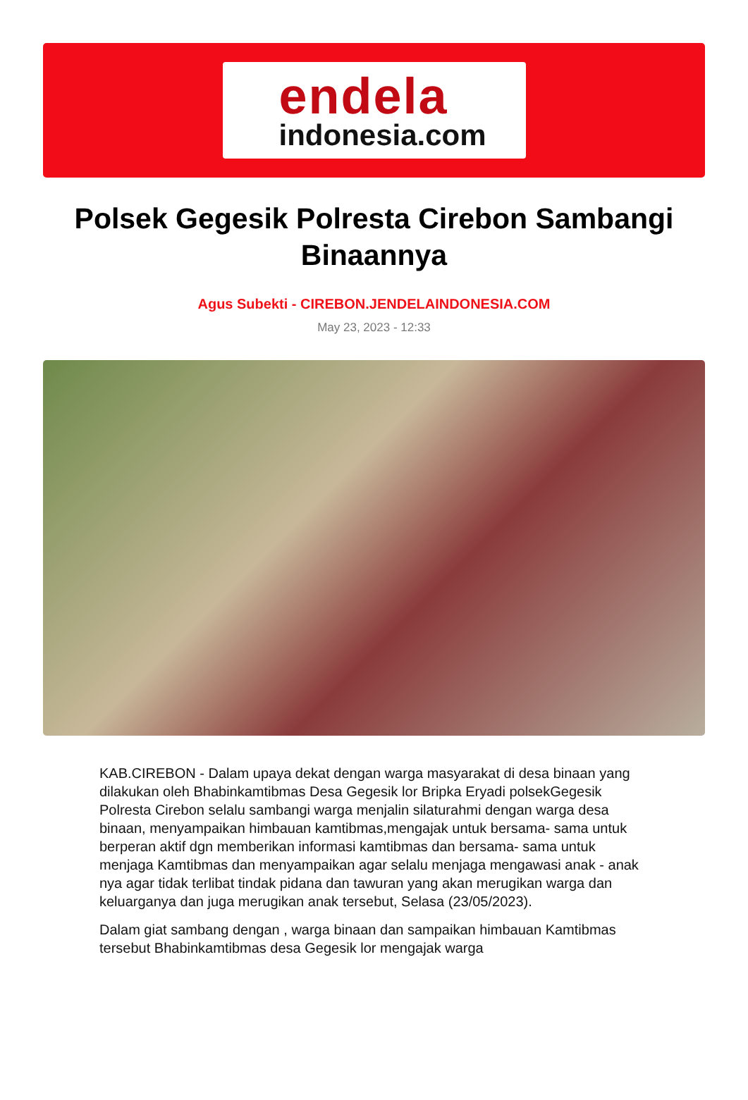endela
indonesia.com
Polsek Gegesik Polresta Cirebon Sambangi Binaannya
Agus Subekti - CIREBON.JENDELAINDONESIA.COM
May 23, 2023 - 12:33
KAB.CIREBON - Dalam upaya dekat dengan warga masyarakat di desa binaan yang dilakukan oleh Bhabinkamtibmas Desa Gegesik lor Bripka Eryadi polsekGegesik Polresta Cirebon selalu sambangi warga menjalin silaturahmi dengan warga desa binaan, menyampaikan himbauan kamtibmas,mengajak untuk bersama- sama untuk berperan aktif dgn memberikan informasi kamtibmas dan bersama- sama untuk menjaga Kamtibmas dan menyampaikan agar selalu menjaga mengawasi anak - anak nya agar tidak terlibat tindak pidana dan tawuran yang akan merugikan warga dan keluarganya dan juga merugikan anak tersebut, Selasa (23/05/2023).
Dalam giat sambang dengan , warga binaan dan sampaikan himbauan Kamtibmas tersebut Bhabinkamtibmas desa Gegesik lor mengajak warga